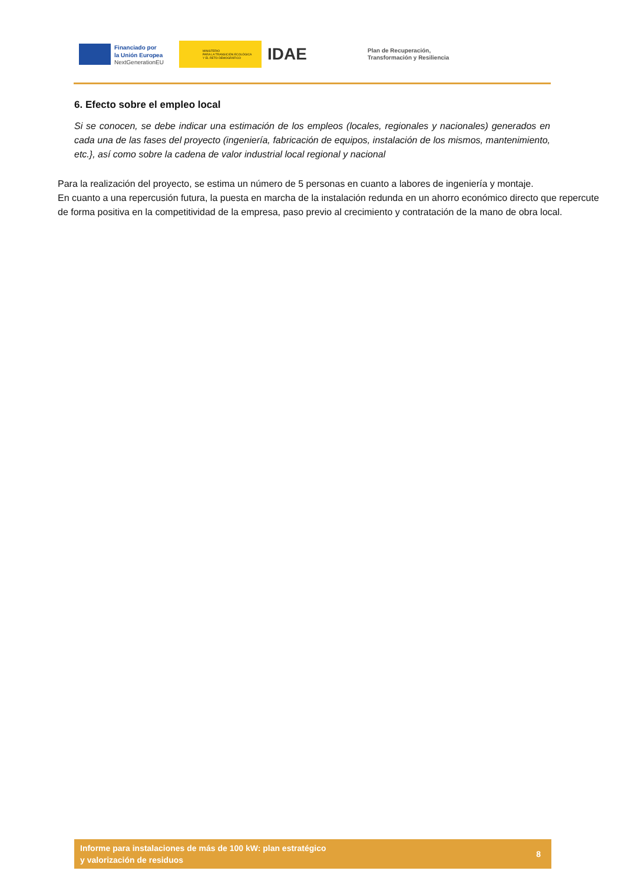Financiado por
la Unión Europea
NextGenerationEU
MINISTERIO
PARA LA TRANSICIÓN ECOLÓGICA
Y EL RETO DEMOGRÁFICO
IDAE
Plan de Recuperación,
Transformación y Resiliencia
6. Efecto sobre el empleo local
Si se conocen, se debe indicar una estimación de los empleos (locales, regionales y nacionales) generados en cada una de las fases del proyecto (ingeniería, fabricación de equipos, instalación de los mismos, mantenimiento, etc.}, así como sobre la cadena de valor industrial local regional y nacional
Para la realización del proyecto, se estima un número de 5 personas en cuanto a labores de ingeniería y montaje.
En cuanto a una repercusión futura, la puesta en marcha de la instalación redunda en un ahorro económico directo que repercute de forma positiva en la competitividad de la empresa, paso previo al crecimiento y contratación de la mano de obra local.
Informe para instalaciones de más de 100 kW: plan estratégico
y valorización de residuos
8